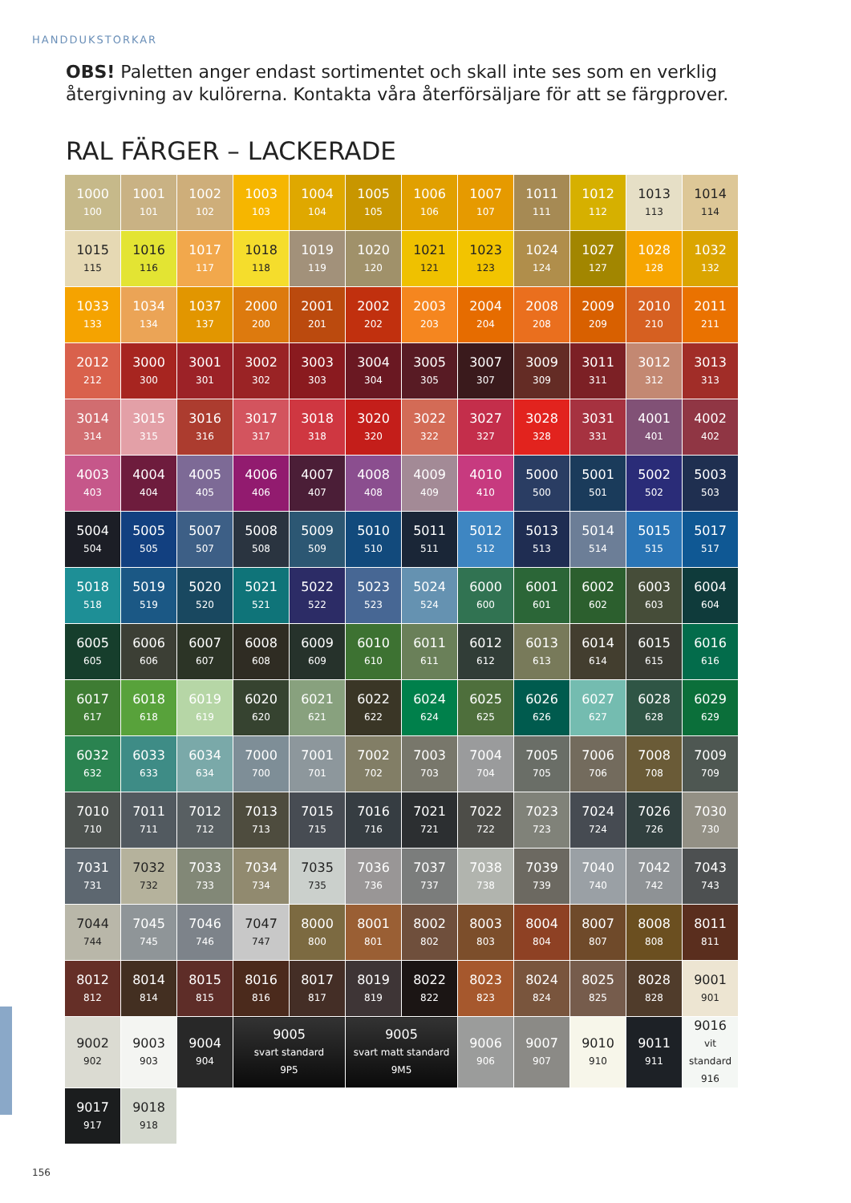HANDDUKSTORKAR
OBS! Paletten anger endast sortimentet och skall inte ses som en verklig återgivning av kulörerna. Kontakta våra återförsäljare för att se färgprover.
RAL FÄRGER – LACKERADE
| 1000 100 | 1001 101 | 1002 102 | 1003 103 | 1004 104 | 1005 105 | 1006 106 | 1007 107 | 1011 111 | 1012 112 | 1013 113 | 1014 114 |
| 1015 115 | 1016 116 | 1017 117 | 1018 118 | 1019 119 | 1020 120 | 1021 121 | 1023 123 | 1024 124 | 1027 127 | 1028 128 | 1032 132 |
| 1033 133 | 1034 134 | 1037 137 | 2000 200 | 2001 201 | 2002 202 | 2003 203 | 2004 204 | 2008 208 | 2009 209 | 2010 210 | 2011 211 |
| 2012 212 | 3000 300 | 3001 301 | 3002 302 | 3003 303 | 3004 304 | 3005 305 | 3007 307 | 3009 309 | 3011 311 | 3012 312 | 3013 313 |
| 3014 314 | 3015 315 | 3016 316 | 3017 317 | 3018 318 | 3020 320 | 3022 322 | 3027 327 | 3028 328 | 3031 331 | 4001 401 | 4002 402 |
| 4003 403 | 4004 404 | 4005 405 | 4006 406 | 4007 407 | 4008 408 | 4009 409 | 4010 410 | 5000 500 | 5001 501 | 5002 502 | 5003 503 |
| 5004 504 | 5005 505 | 5007 507 | 5008 508 | 5009 509 | 5010 510 | 5011 511 | 5012 512 | 5013 513 | 5014 514 | 5015 515 | 5017 517 |
| 5018 518 | 5019 519 | 5020 520 | 5021 521 | 5022 522 | 5023 523 | 5024 524 | 6000 600 | 6001 601 | 6002 602 | 6003 603 | 6004 604 |
| 6005 605 | 6006 606 | 6007 607 | 6008 608 | 6009 609 | 6010 610 | 6011 611 | 6012 612 | 6013 613 | 6014 614 | 6015 615 | 6016 616 |
| 6017 617 | 6018 618 | 6019 619 | 6020 620 | 6021 621 | 6022 622 | 6024 624 | 6025 625 | 6026 626 | 6027 627 | 6028 628 | 6029 629 |
| 6032 632 | 6033 633 | 6034 634 | 7000 700 | 7001 701 | 7002 702 | 7003 703 | 7004 704 | 7005 705 | 7006 706 | 7008 708 | 7009 709 |
| 7010 710 | 7011 711 | 7012 712 | 7013 713 | 7015 715 | 7016 716 | 7021 721 | 7022 722 | 7023 723 | 7024 724 | 7026 726 | 7030 730 |
| 7031 731 | 7032 732 | 7033 733 | 7034 734 | 7035 735 | 7036 736 | 7037 737 | 7038 738 | 7039 739 | 7040 740 | 7042 742 | 7043 743 |
| 7044 744 | 7045 745 | 7046 746 | 7047 747 | 8000 800 | 8001 801 | 8002 802 | 8003 803 | 8004 804 | 8007 807 | 8008 808 | 8011 811 |
| 8012 812 | 8014 814 | 8015 815 | 8016 816 | 8017 817 | 8019 819 | 8022 822 | 8023 823 | 8024 824 | 8025 825 | 8028 828 | 9001 901 |
| 9002 902 | 9003 903 | 9004 904 | 9005 svart standard 9P5 | | 9005 svart matt standard 9M5 | | 9006 906 | 9007 907 | 9010 910 | 9011 911 | 9016 vit standard 916 |
| 9017 917 | 9018 918 | | | | | | | | | | |
156